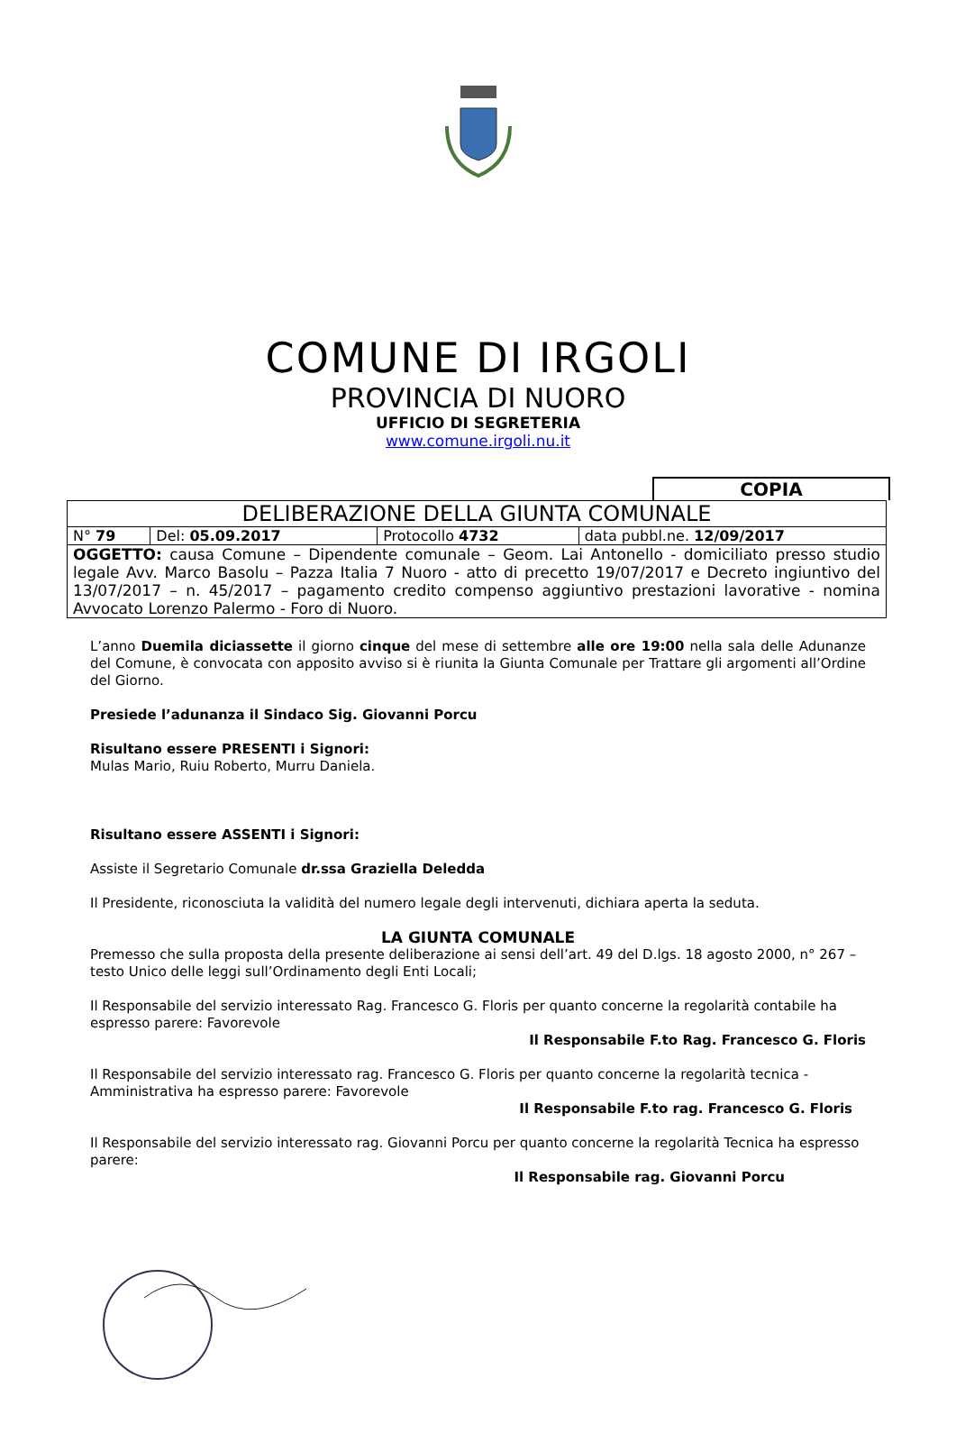COMUNE DI IRGOLI
PROVINCIA DI NUORO
UFFICIO DI SEGRETERIA
www.comune.irgoli.nu.it
COPIA
| DELIBERAZIONE DELLA GIUNTA COMUNALE | | | |
| N° 79 | Del: 05.09.2017 | Protocollo 4732 | data pubbl.ne. 12/09/2017 |
| OGGETTO: causa Comune – Dipendente comunale – Geom. Lai Antonello - domiciliato presso studio legale Avv. Marco Basolu – Pazza Italia 7 Nuoro - atto di precetto 19/07/2017 e Decreto ingiuntivo del 13/07/2017 – n. 45/2017 – pagamento credito compenso aggiuntivo prestazioni lavorative - nomina Avvocato Lorenzo Palermo - Foro di Nuoro. | | | |
L’anno Duemila diciassette il giorno cinque del mese di settembre alle ore 19:00 nella sala delle Adunanze del Comune, è convocata con apposito avviso si è riunita la Giunta Comunale per Trattare gli argomenti all’Ordine del Giorno.
Presiede l’adunanza il Sindaco Sig. Giovanni Porcu
Risultano essere PRESENTI i Signori:
Mulas Mario, Ruiu Roberto, Murru Daniela.
Risultano essere ASSENTI i Signori:
Assiste il Segretario Comunale dr.ssa Graziella Deledda
Il Presidente, riconosciuta la validità del numero legale degli intervenuti, dichiara aperta la seduta.
LA GIUNTA COMUNALE
Premesso che sulla proposta della presente deliberazione ai sensi dell’art. 49 del D.lgs. 18 agosto 2000, n° 267 – testo Unico delle leggi sull’Ordinamento degli Enti Locali;
Il Responsabile del servizio interessato Rag. Francesco G. Floris per quanto concerne la regolarità contabile ha espresso parere: Favorevole
Il Responsabile F.to Rag. Francesco G. Floris
Il Responsabile del servizio interessato rag. Francesco G. Floris per quanto concerne la regolarità tecnica - Amministrativa ha espresso parere: Favorevole
Il Responsabile F.to rag. Francesco G. Floris
Il Responsabile del servizio interessato rag. Giovanni Porcu per quanto concerne la regolarità Tecnica ha espresso parere:
Il Responsabile rag. Giovanni Porcu